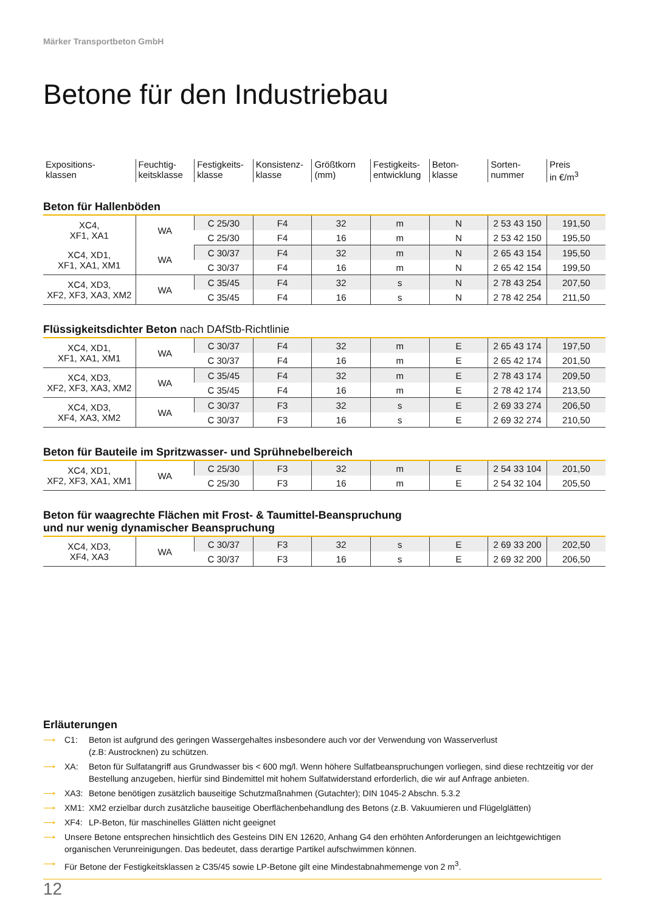Märker Transportbeton GmbH
Betone für den Industriebau
| Expositions- klassen | Feuchtig- keitsklasse | Festigkeits- klasse | Konsistenz- klasse | Größtkorn (mm) | Festigkeits- entwicklung | Beton- klasse | Sorten- nummer | Preis in €/m<sup>3</sup> |
Beton für Hallenböden
| XC4, XF1, XA1 | WA | C 25/30 | F4 | 32 | m | N | 2 53 43 150 | 191,50 |
| | | C 25/30 | F4 | 16 | m | N | 2 53 42 150 | 195,50 |
| XC4, XD1, XF1, XA1, XM1 | WA | C 30/37 | F4 | 32 | m | N | 2 65 43 154 | 195,50 |
| | | C 30/37 | F4 | 16 | m | N | 2 65 42 154 | 199,50 |
| XC4, XD3, XF2, XF3, XA3, XM2 | WA | C 35/45 | F4 | 32 | s | N | 2 78 43 254 | 207,50 |
| | | C 35/45 | F4 | 16 | s | N | 2 78 42 254 | 211,50 |
Flüssigkeitsdichter Beton nach DAfStb-Richtlinie
| XC4, XD1, XF1, XA1, XM1 | WA | C 30/37 | F4 | 32 | m | E | 2 65 43 174 | 197,50 |
| | | C 30/37 | F4 | 16 | m | E | 2 65 42 174 | 201,50 |
| XC4, XD3, XF2, XF3, XA3, XM2 | WA | C 35/45 | F4 | 32 | m | E | 2 78 43 174 | 209,50 |
| | | C 35/45 | F4 | 16 | m | E | 2 78 42 174 | 213,50 |
| XC4, XD3, XF4, XA3, XM2 | WA | C 30/37 | F3 | 32 | s | E | 2 69 33 274 | 206,50 |
| | | C 30/37 | F3 | 16 | s | E | 2 69 32 274 | 210,50 |
Beton für Bauteile im Spritzwasser- und Sprühnebelbereich
| XC4, XD1, XF2, XF3, XA1, XM1 | WA | C 25/30 | F3 | 32 | m | E | 2 54 33 104 | 201,50 |
| | | C 25/30 | F3 | 16 | m | E | 2 54 32 104 | 205,50 |
Beton für waagrechte Flächen mit Frost- & Taumittel-Beanspruchung
und nur wenig dynamischer Beanspruchung
| XC4, XD3, XF4, XA3 | WA | C 30/37 | F3 | 32 | s | E | 2 69 33 200 | 202,50 |
| | | C 30/37 | F3 | 16 | s | E | 2 69 32 200 | 206,50 |
Erläuterungen
⟶ C1: Beton ist aufgrund des geringen Wassergehaltes insbesondere auch vor der Verwendung von Wasserverlust
(z.B: Austrocknen) zu schützen.
⟶ XA: Beton für Sulfatangriff aus Grundwasser bis < 600 mg/l. Wenn höhere Sulfatbeanspruchungen vorliegen, sind diese rechtzeitig vor der Bestellung anzugeben, hierfür sind Bindemittel mit hohem Sulfatwiderstand erforderlich, die wir auf Anfrage anbieten.
⟶ XA3: Betone benötigen zusätzlich bauseitige Schutzmaßnahmen (Gutachter); DIN 1045-2 Abschn. 5.3.2
⟶ XM1: XM2 erzielbar durch zusätzliche bauseitige Oberflächenbehandlung des Betons (z.B. Vakuumieren und Flügelglätten)
⟶ XF4: LP-Beton, für maschinelles Glätten nicht geeignet
⟶ Unsere Betone entsprechen hinsichtlich des Gesteins DIN EN 12620, Anhang G4 den erhöhten Anforderungen an leichtgewichtigen organischen Verunreinigungen. Das bedeutet, dass derartige Partikel aufschwimmen können.
⟶ Für Betone der Festigkeitsklassen ≥ C35/45 sowie LP-Betone gilt eine Mindestabnahmemenge von 2 m<sup>3</sup>.
12